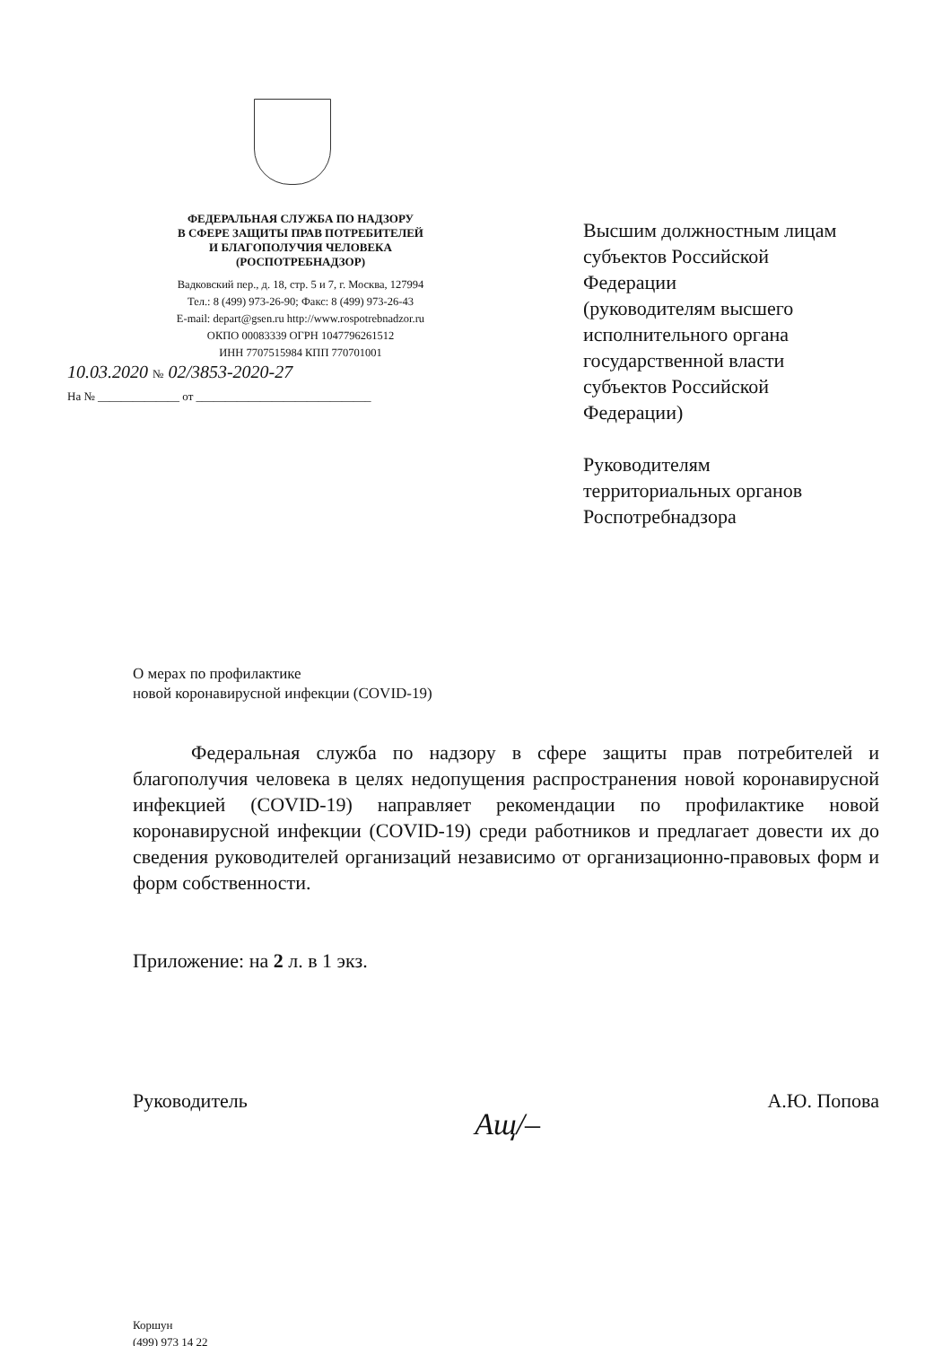ФЕДЕРАЛЬНАЯ СЛУЖБА ПО НАДЗОРУ
В СФЕРЕ ЗАЩИТЫ ПРАВ ПОТРЕБИТЕЛЕЙ
И БЛАГОПОЛУЧИЯ ЧЕЛОВЕКА
(РОСПОТРЕБНАДЗОР)
Вадковский пер., д. 18, стр. 5 и 7, г. Москва, 127994
Тел.: 8 (499) 973-26-90; Факс: 8 (499) 973-26-43
E-mail: depart@gsen.ru http://www.rospotrebnadzor.ru
ОКПО 00083339 ОГРН 1047796261512
ИНН 7707515984 КПП 770701001
10.03.2020 № 02/3853-2020-27
На № ______________ от ______________________________
Высшим должностным лицам
субъектов Российской
Федерации
(руководителям высшего
исполнительного органа
государственной власти
субъектов Российской
Федерации)
Руководителям
территориальных органов
Роспотребнадзора
О мерах по профилактике
новой коронавирусной инфекции (COVID-19)
Федеральная служба по надзору в сфере защиты прав потребителей и благополучия человека в целях недопущения распространения новой коронавирусной инфекцией (COVID-19) направляет рекомендации по профилактике новой коронавирусной инфекции (COVID-19) среди работников и предлагает довести их до сведения руководителей организаций независимо от организационно-правовых форм и форм собственности.
Приложение: на 2 л. в 1 экз.
Руководитель Ащ/– А.Ю. Попова
Коршун
(499) 973 14 22